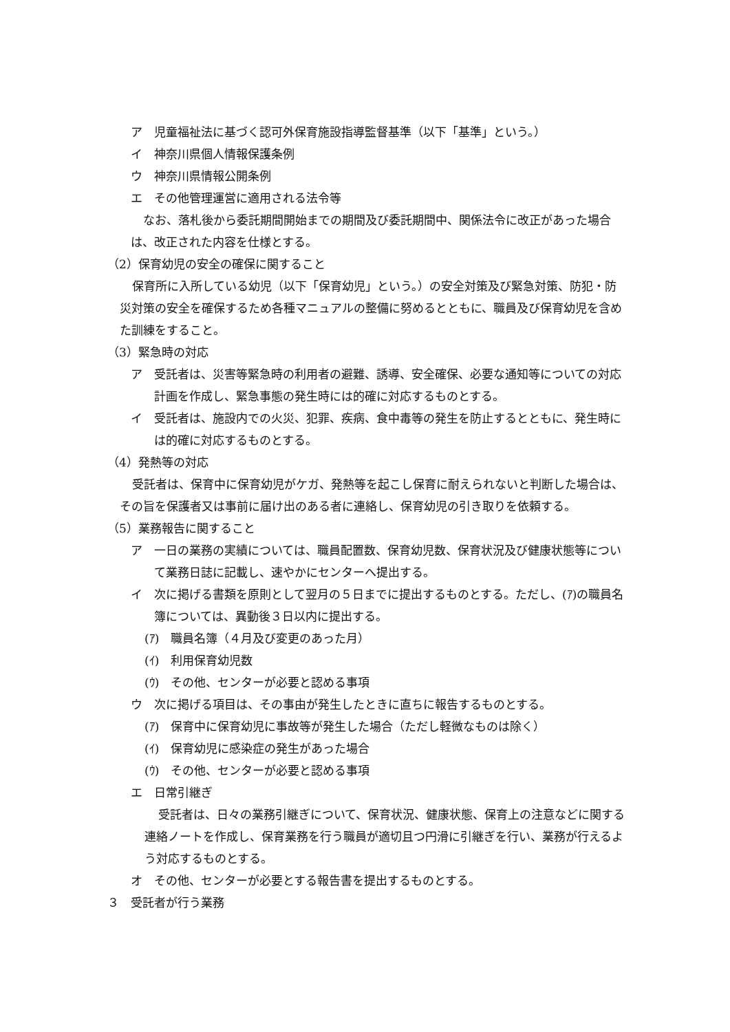ア　児童福祉法に基づく認可外保育施設指導監督基準（以下「基準」という。）
イ　神奈川県個人情報保護条例
ウ　神奈川県情報公開条例
エ　その他管理運営に適用される法令等
なお、落札後から委託期間開始までの期間及び委託期間中、関係法令に改正があった場合は、改正された内容を仕様とする。
（2）保育幼児の安全の確保に関すること
保育所に入所している幼児（以下「保育幼児」という。）の安全対策及び緊急対策、防犯・防災対策の安全を確保するため各種マニュアルの整備に努めるとともに、職員及び保育幼児を含めた訓練をすること。
（3）緊急時の対応
ア　受託者は、災害等緊急時の利用者の避難、誘導、安全確保、必要な通知等についての対応計画を作成し、緊急事態の発生時には的確に対応するものとする。
イ　受託者は、施設内での火災、犯罪、疾病、食中毒等の発生を防止するとともに、発生時には的確に対応するものとする。
（4）発熱等の対応
受託者は、保育中に保育幼児がケガ、発熱等を起こし保育に耐えられないと判断した場合は、その旨を保護者又は事前に届け出のある者に連絡し、保育幼児の引き取りを依頼する。
（5）業務報告に関すること
ア　一日の業務の実績については、職員配置数、保育幼児数、保育状況及び健康状態等について業務日誌に記載し、速やかにセンターへ提出する。
イ　次に掲げる書類を原則として翌月の５日までに提出するものとする。ただし、(ｱ)の職員名簿については、異動後３日以内に提出する。
(ｱ)　職員名簿（４月及び変更のあった月）
(ｲ)　利用保育幼児数
(ｳ)　その他、センターが必要と認める事項
ウ　次に掲げる項目は、その事由が発生したときに直ちに報告するものとする。
(ｱ)　保育中に保育幼児に事故等が発生した場合（ただし軽微なものは除く）
(ｲ)　保育幼児に感染症の発生があった場合
(ｳ)　その他、センターが必要と認める事項
エ　日常引継ぎ
受託者は、日々の業務引継ぎについて、保育状況、健康状態、保育上の注意などに関する連絡ノートを作成し、保育業務を行う職員が適切且つ円滑に引継ぎを行い、業務が行えるよう対応するものとする。
オ　その他、センターが必要とする報告書を提出するものとする。
３　受託者が行う業務